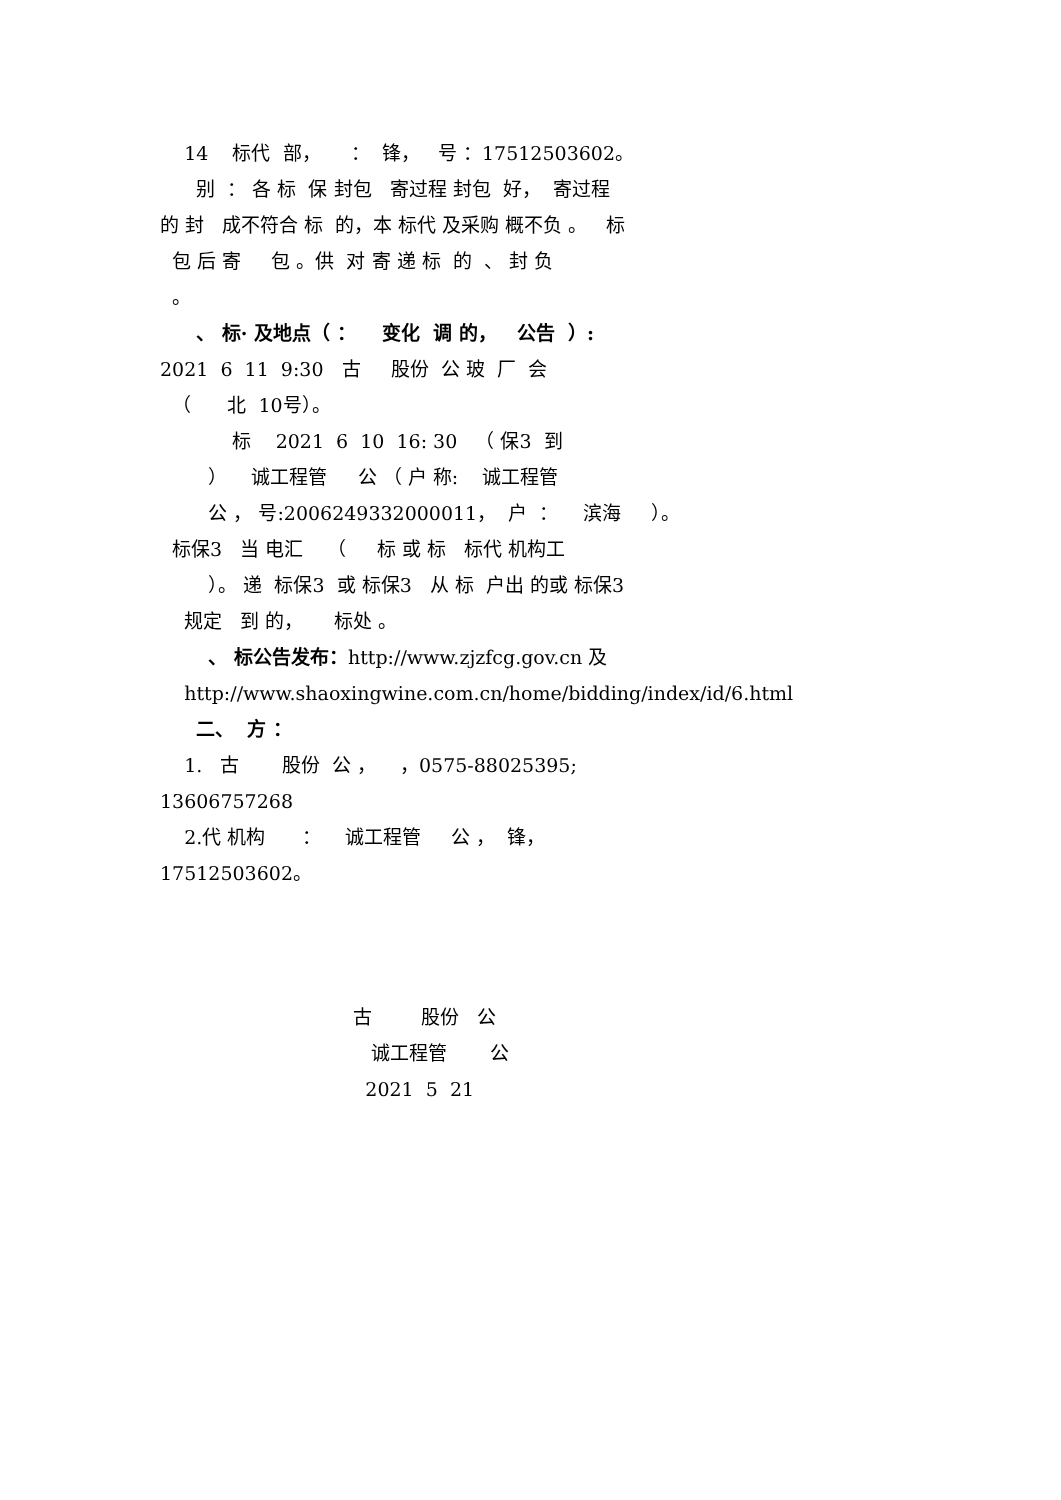14 标代 部， ： 锋， 号 ：17512503602。
别 ： 各 标 保 封包 寄过程 封包 好， 寄过程
的 封 成不符合 标 的，本 标代 及采购 概不负 。 标
包 后 寄 包 。供 对 寄 递 标 的 、 封 负
。
、 标· 及地点（ ： 变化 调 的， 公告 ）:
2021 6 11 9:30 古 股份 公 玻 厂 会
（ 北 10号）。
标 2021 6 10 16: 30 （ 保3 到
） 诚工程管 公 （ 户 称: 诚工程管
公 ， 号:2006249332000011， 户 ： 滨海 ）。
标保3 当 电汇 （ 标 或 标 标代 机构工
）。 递 标保3 或 标保3 从 标 户出 的或 标保3
规定 到 的， 标处 。
、 标公告发布：http://www.zjzfcg.gov.cn 及
http://www.shaoxingwine.com.cn/home/bidding/index/id/6.html
二、 方 ：
1. 古 股份 公 ， ，0575-88025395;
13606757268
2.代 机构 ： 诚工程管 公 ， 锋，
17512503602。
古 股份 公
诚工程管 公
2021 5 21